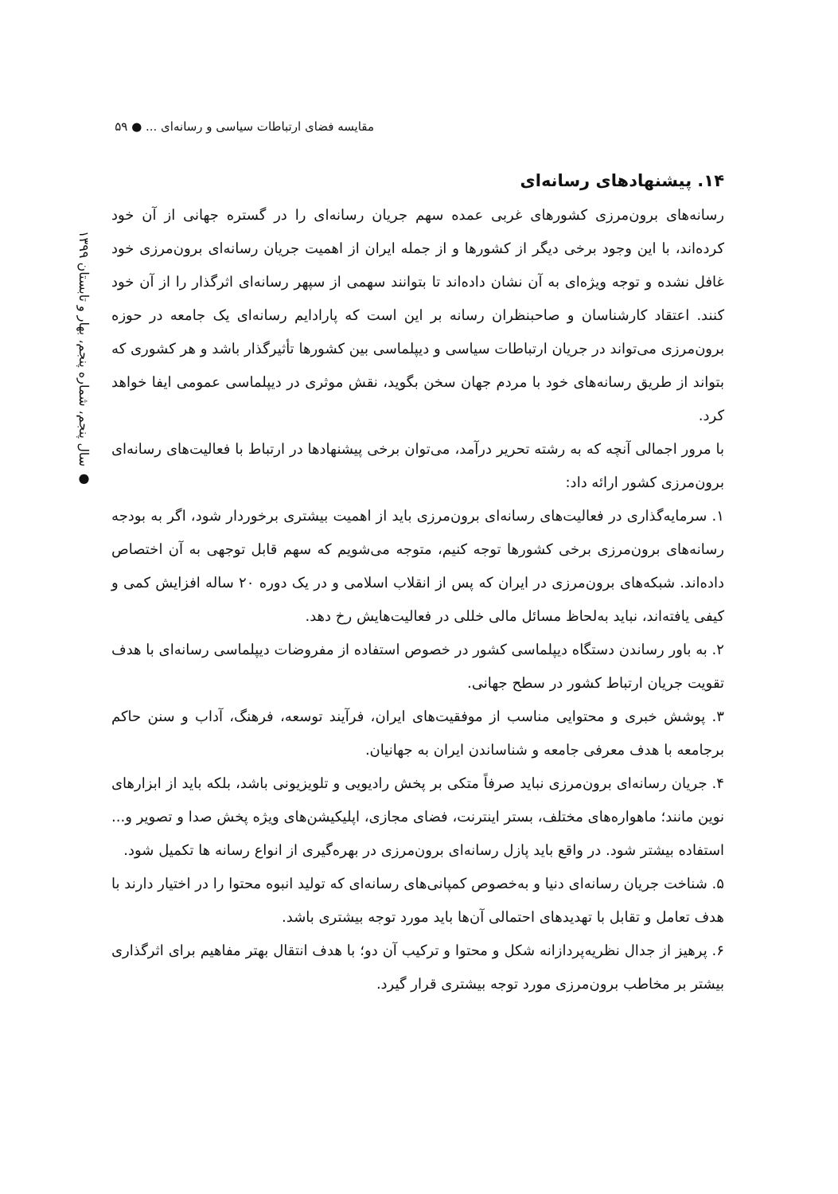مقایسه فضای ارتباطات سیاسی و رسانه‌ای ... ● ۵۹
● سال پنجم، شماره پنجم، بهار و تابستان ۱۳۹۹
۱۴. پیشنهادهای رسانه‌ای
رسانه‌های برون‌مرزی کشورهای غربی عمده سهم جریان رسانه‌ای را در گستره جهانی از آن خود کرده‌اند، با این وجود برخی دیگر از کشورها و از جمله ایران از اهمیت جریان رسانه‌ای برون‌مرزی خود غافل نشده و توجه ویژه‌ای به آن نشان داده‌اند تا بتوانند سهمی از سپهر رسانه‌ای اثرگذار را از آن خود کنند. اعتقاد کارشناسان و صاحبنظران رسانه بر این است که پارادایم رسانه‌ای یک جامعه در حوزه برون‌مرزی می‌تواند در جریان ارتباطات سیاسی و دیپلماسی بین کشورها تأثیرگذار باشد و هر کشوری که بتواند از طریق رسانه‌های خود با مردم جهان سخن بگوید، نقش موثری در دیپلماسی عمومی ایفا خواهد کرد.
با مرور اجمالی آنچه که به رشته تحریر درآمد، می‌توان برخی پیشنهادها در ارتباط با فعالیت‌های رسانه‌ای برون‌مرزی کشور ارائه داد:
۱. سرمایه‌گذاری در فعالیت‌های رسانه‌ای برون‌مرزی باید از اهمیت بیشتری برخوردار شود، اگر به بودجه رسانه‌های برون‌مرزی برخی کشورها توجه کنیم، متوجه می‌شویم که سهم قابل توجهی به آن اختصاص داده‌اند. شبکه‌های برون‌مرزی در ایران که پس از انقلاب اسلامی و در یک دوره ۲۰ ساله افزایش کمی و کیفی یافته‌اند، نباید به‌لحاظ مسائل مالی خللی در فعالیت‌هایش رخ دهد.
۲. به باور رساندن دستگاه دیپلماسی کشور در خصوص استفاده از مفروضات دیپلماسی رسانه‌ای با هدف تقویت جریان ارتباط کشور در سطح جهانی.
۳. پوشش خبری و محتوایی مناسب از موفقیت‌های ایران، فرآیند توسعه، فرهنگ، آداب و سنن حاکم برجامعه با هدف معرفی جامعه و شناساندن ایران به جهانیان.
۴. جریان رسانه‌ای برون‌مرزی نباید صرفاً متکی بر پخش رادیویی و تلویزیونی باشد، بلکه باید از ابزارهای نوین مانند؛ ماهواره‌های مختلف، بستر اینترنت، فضای مجازی، اپلیکیشن‌های ویژه پخش صدا و تصویر و... استفاده بیشتر شود. در واقع باید پازل رسانه‌ای برون‌مرزی در بهره‌گیری از انواع رسانه ها تکمیل شود.
۵. شناخت جریان رسانه‌ای دنیا و به‌خصوص کمپانی‌های رسانه‌ای که تولید انبوه محتوا را در اختیار دارند با هدف تعامل و تقابل با تهدیدهای احتمالی آن‌ها باید مورد توجه بیشتری باشد.
۶. پرهیز از جدال نظریه‌پردازانه شکل و محتوا و ترکیب آن دو؛ با هدف انتقال بهتر مفاهیم برای اثرگذاری بیشتر بر مخاطب برون‌مرزی مورد توجه بیشتری قرار گیرد.